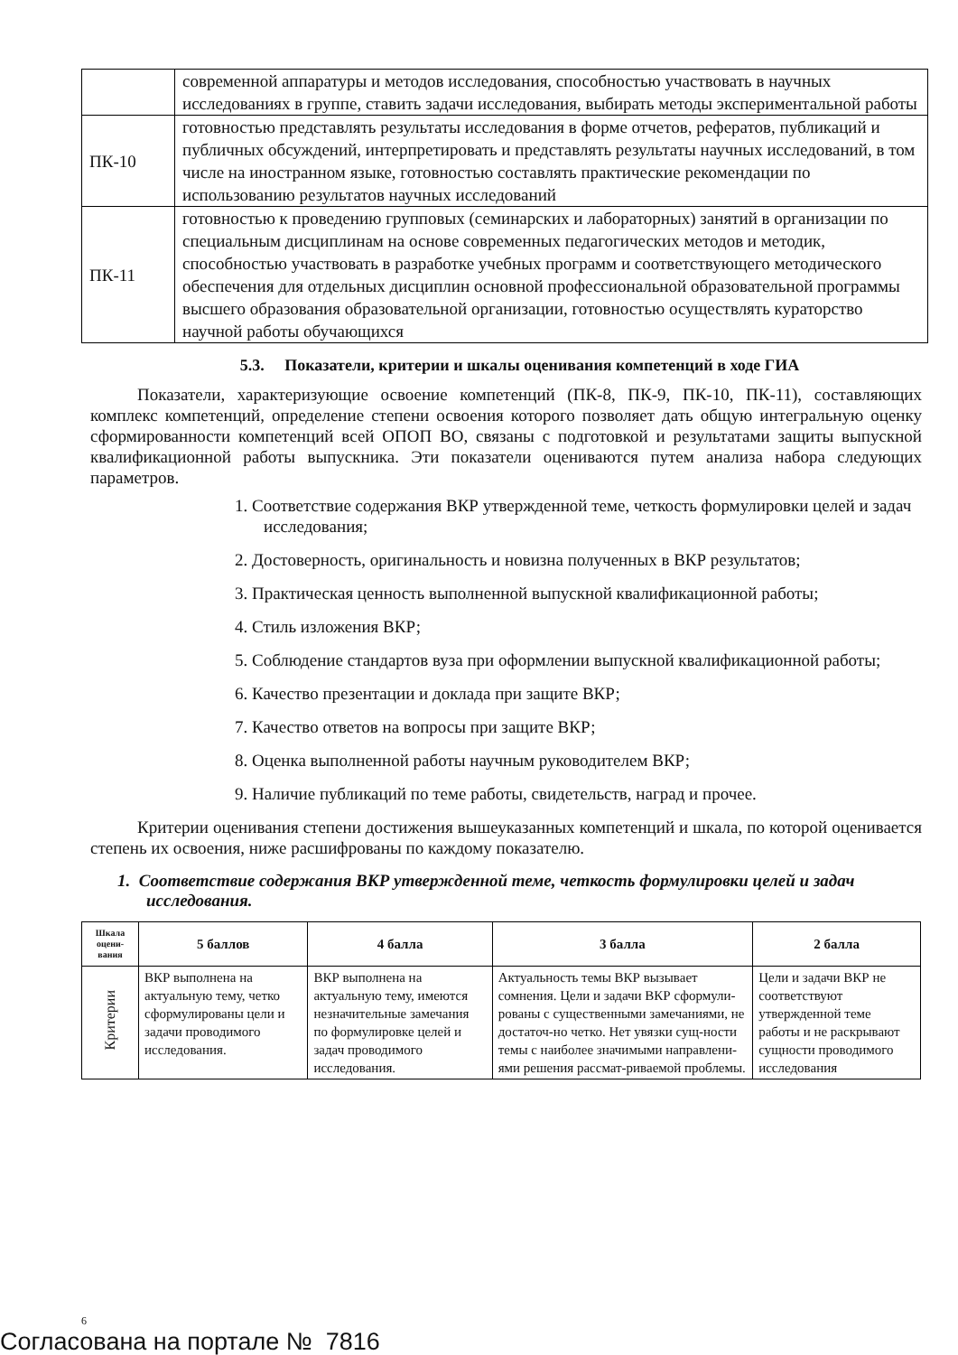| | современной аппаратуры и методов исследования, способностью участвовать в научных исследованиях в группе, ставить задачи исследования, выбирать методы экспериментальной работы |
| ПК-10 | готовностью представлять результаты исследования в форме отчетов, рефератов, публикаций и публичных обсуждений, интерпретировать и представлять результаты научных исследований, в том числе на иностранном языке, готовностью составлять практические рекомендации по использованию результатов научных исследований |
| ПК-11 | готовностью к проведению групповых (семинарских и лабораторных) занятий в организации по специальным дисциплинам на основе современных педагогических методов и методик, способностью участвовать в разработке учебных программ и соответствующего методического обеспечения для отдельных дисциплин основной профессиональной образовательной программы высшего образования образовательной организации, готовностью осуществлять кураторство научной работы обучающихся |
5.3. Показатели, критерии и шкалы оценивания компетенций в ходе ГИА
Показатели, характеризующие освоение компетенций (ПК-8, ПК-9, ПК-10, ПК-11), составляющих комплекс компетенций, определение степени освоения которого позволяет дать общую интегральную оценку сформированности компетенций всей ОПОП ВО, связаны с подготовкой и результатами защиты выпускной квалификационной работы выпускника. Эти показатели оцениваются путем анализа набора следующих параметров.
1. Соответствие содержания ВКР утвержденной теме, четкость формулировки целей и задач исследования;
2. Достоверность, оригинальность и новизна полученных в ВКР результатов;
3. Практическая ценность выполненной выпускной квалификационной работы;
4. Стиль изложения ВКР;
5. Соблюдение стандартов вуза при оформлении выпускной квалификационной работы;
6. Качество презентации и доклада при защите ВКР;
7. Качество ответов на вопросы при защите ВКР;
8. Оценка выполненной работы научным руководителем ВКР;
9. Наличие публикаций по теме работы, свидетельств, наград и прочее.
Критерии оценивания степени достижения вышеуказанных компетенций и шкала, по которой оценивается степень их освоения, ниже расшифрованы по каждому показателю.
1. Соответствие содержания ВКР утвержденной теме, четкость формулировки целей и задач исследования.
| Шкала оцени-вания | 5 баллов | 4 балла | 3 балла | 2 балла |
| --- | --- | --- | --- | --- |
| Критерии | ВКР выполнена на актуальную тему, четко сформулированы цели и задачи проводимого исследования. | ВКР выполнена на актуальную тему, имеются незначительные замечания по формулировке целей и задач проводимого исследования. | Актуальность темы ВКР вызывает сомнения. Цели и задачи ВКР сформули-рованы с существенными замечаниями, не достаточ-но четко. Нет увязки сущ-ности темы с наиболее значимыми направлени-ями решения рассмат-риваемой проблемы. | Цели и задачи ВКР не соответствуют утвержденной теме работы и не раскрывают сущности проводимого исследования |
6
Согласована на портале № 7816